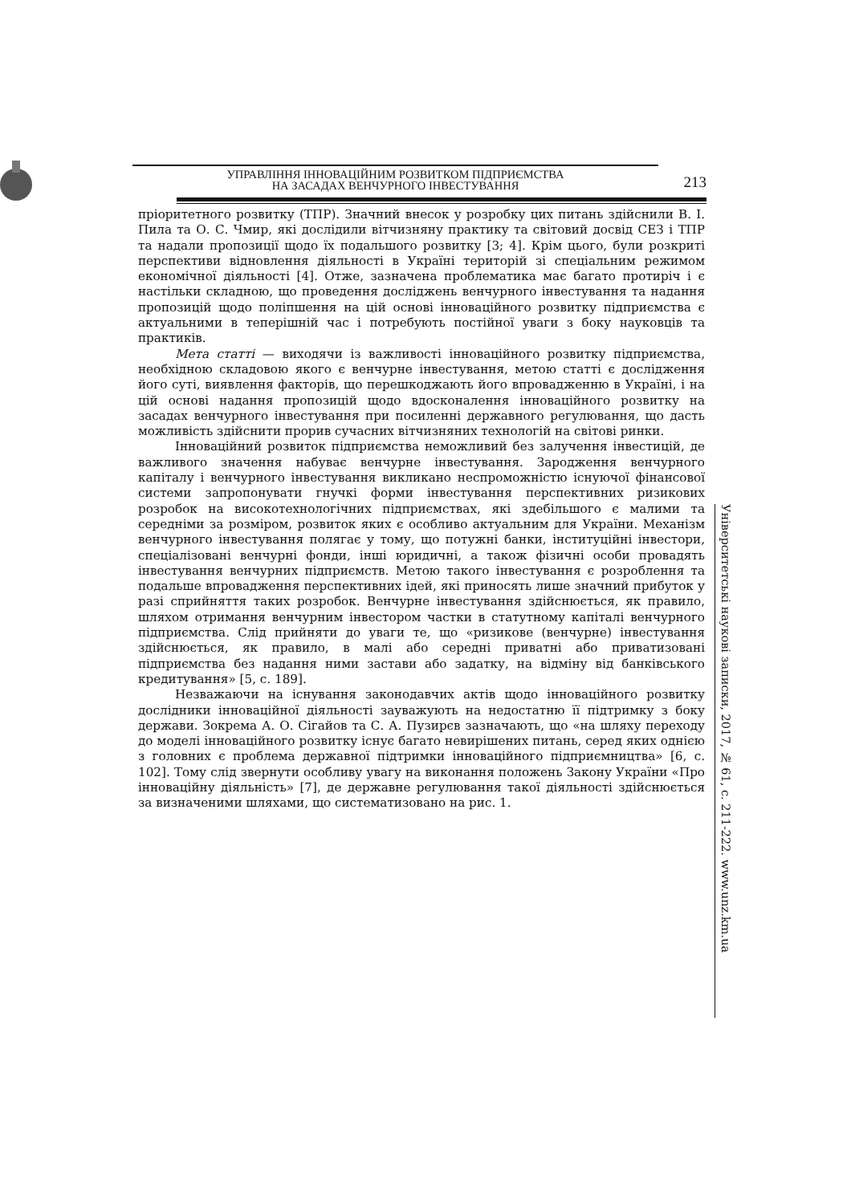УПРАВЛІННЯ ІННОВАЦІЙНИМ РОЗВИТКОМ ПІДПРИЄМСТВА
НА ЗАСАДАХ ВЕНЧУРНОГО ІНВЕСТУВАННЯ
213
пріоритетного розвитку (ТПР). Значний внесок у розробку цих питань здійснили В. І. Пила та О. С. Чмир, які дослідили вітчизняну практику та світовий досвід СЕЗ і ТПР та надали пропозиції щодо їх подальшого розвитку [3; 4]. Крім цього, були розкриті перспективи відновлення діяльності в Україні територій зі спеціальним режимом економічної діяльності [4]. Отже, зазначена проблематика має багато протиріч і є настільки складною, що проведення досліджень венчурного інвестування та надання пропозицій щодо поліпшення на цій основі інноваційного розвитку підприємства є актуальними в теперішній час і потребують постійної уваги з боку науковців та практиків.
Мета статті — виходячи із важливості інноваційного розвитку підприємства, необхідною складовою якого є венчурне інвестування, метою статті є дослідження його суті, виявлення факторів, що перешкоджають його впровадженню в Україні, і на цій основі надання пропозицій щодо вдосконалення інноваційного розвитку на засадах венчурного інвестування при посиленні державного регулювання, що дасть можливість здійснити прорив сучасних вітчизняних технологій на світові ринки.
Інноваційний розвиток підприємства неможливий без залучення інвестицій, де важливого значення набуває венчурне інвестування. Зародження венчурного капіталу і венчурного інвестування викликано неспроможністю існуючої фінансової системи запропонувати гнучкі форми інвестування перспективних ризикових розробок на високотехнологічних підприємствах, які здебільшого є малими та середніми за розміром, розвиток яких є особливо актуальним для України. Механізм венчурного інвестування полягає у тому, що потужні банки, інституційні інвестори, спеціалізовані венчурні фонди, інші юридичні, а також фізичні особи провадять інвестування венчурних підприємств. Метою такого інвестування є розроблення та подальше впровадження перспективних ідей, які приносять лише значний прибуток у разі сприйняття таких розробок. Венчурне інвестування здійснюється, як правило, шляхом отримання венчурним інвестором частки в статутному капіталі венчурного підприємства. Слід прийняти до уваги те, що «ризикове (венчурне) інвестування здійснюється, як правило, в малі або середні приватні або приватизовані підприємства без надання ними застави або задатку, на відміну від банківського кредитування» [5, с. 189].
Незважаючи на існування законодавчих актів щодо інноваційного розвитку дослідники інноваційної діяльності зауважують на недостатню її підтримку з боку держави. Зокрема А. О. Сігайов та С. А. Пузирєв зазначають, що «на шляху переходу до моделі інноваційного розвитку існує багато невирішених питань, серед яких однією з головних є проблема державної підтримки інноваційного підприємництва» [6, с. 102]. Тому слід звернути особливу увагу на виконання положень Закону України «Про інноваційну діяльність» [7], де державне регулювання такої діяльності здійснюється за визначеними шляхами, що систематизовано на рис. 1.
Університетські наукові записки, 2017, № 61, с. 211-222. www.unz.km.ua